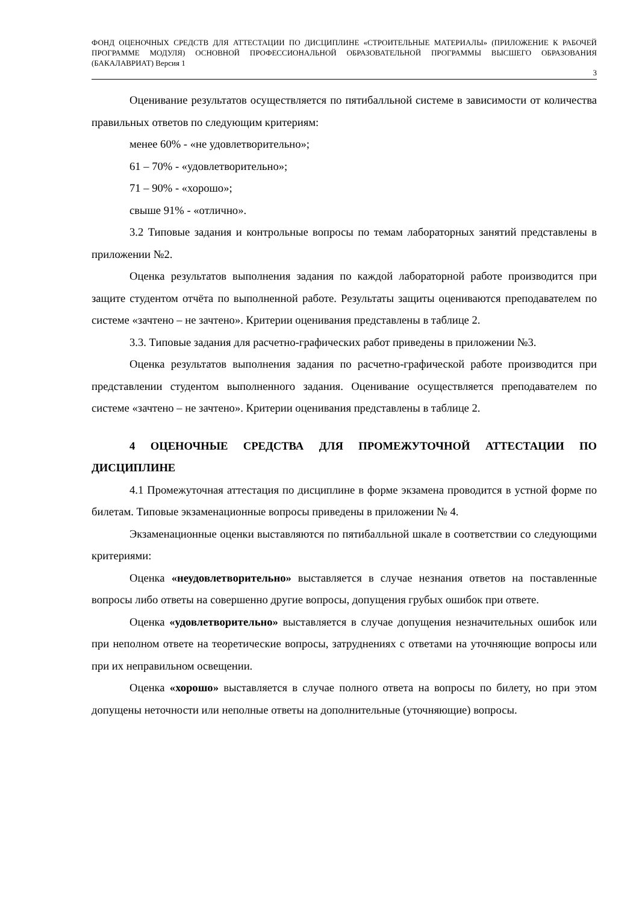ФОНД ОЦЕНОЧНЫХ СРЕДСТВ ДЛЯ АТТЕСТАЦИИ ПО ДИСЦИПЛИНЕ «СТРОИТЕЛЬНЫЕ МАТЕРИАЛЫ» (ПРИЛОЖЕНИЕ К РАБОЧЕЙ ПРОГРАММЕ МОДУЛЯ) ОСНОВНОЙ ПРОФЕССИОНАЛЬНОЙ ОБРАЗОВАТЕЛЬНОЙ ПРОГРАММЫ ВЫСШЕГО ОБРАЗОВАНИЯ (БАКАЛАВРИАТ) Версия 1
3
Оценивание результатов осуществляется по пятибалльной системе в зависимости от количества правильных ответов по следующим критериям:
менее 60% - «не удовлетворительно»;
61 – 70% - «удовлетворительно»;
71 – 90% - «хорошо»;
свыше 91% - «отлично».
3.2 Типовые задания и контрольные вопросы по темам лабораторных занятий представлены в приложении №2.
Оценка результатов выполнения задания по каждой лабораторной работе производится при защите студентом отчёта по выполненной работе. Результаты защиты оцениваются преподавателем по системе «зачтено – не зачтено». Критерии оценивания представлены в таблице 2.
3.3. Типовые задания для расчетно-графических работ приведены в приложении №3.
Оценка результатов выполнения задания по расчетно-графической работе производится при представлении студентом выполненного задания. Оценивание осуществляется преподавателем по системе «зачтено – не зачтено». Критерии оценивания представлены в таблице 2.
4 ОЦЕНОЧНЫЕ СРЕДСТВА ДЛЯ ПРОМЕЖУТОЧНОЙ АТТЕСТАЦИИ ПО ДИСЦИПЛИНЕ
4.1 Промежуточная аттестация по дисциплине в форме экзамена проводится в устной форме по билетам. Типовые экзаменационные вопросы приведены в приложении № 4.
Экзаменационные оценки выставляются по пятибалльной шкале в соответствии со следующими критериями:
Оценка «неудовлетворительно» выставляется в случае незнания ответов на поставленные вопросы либо ответы на совершенно другие вопросы, допущения грубых ошибок при ответе.
Оценка «удовлетворительно» выставляется в случае допущения незначительных ошибок или при неполном ответе на теоретические вопросы, затруднениях с ответами на уточняющие вопросы или при их неправильном освещении.
Оценка «хорошо» выставляется в случае полного ответа на вопросы по билету, но при этом допущены неточности или неполные ответы на дополнительные (уточняющие) вопросы.